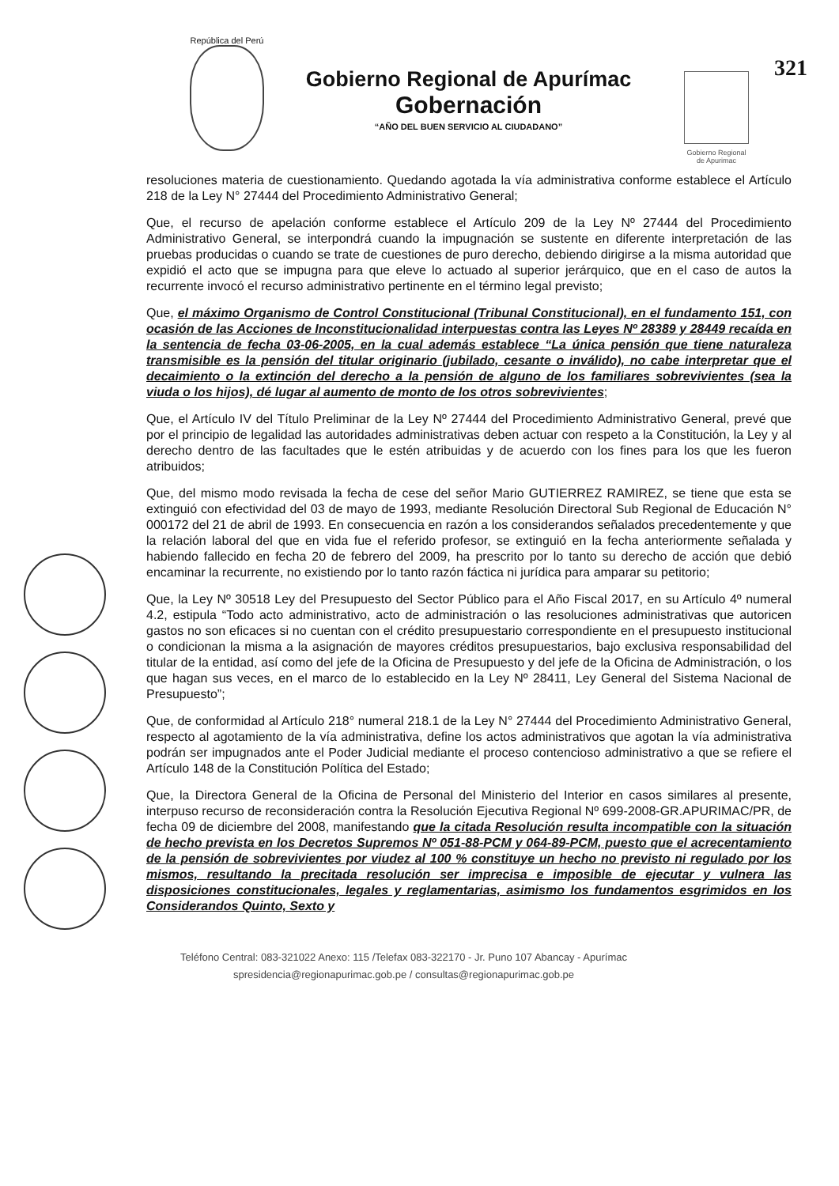República del Perú
Gobierno Regional de Apurímac
Gobernación
“AÑO DEL BUEN SERVICIO AL CIUDADANO”
Gobierno Regional
de Apurimac
321
resoluciones materia de cuestionamiento. Quedando agotada la vía administrativa conforme establece el Artículo 218 de la Ley N° 27444 del Procedimiento Administrativo General;
Que, el recurso de apelación conforme establece el Artículo 209 de la Ley Nº 27444 del Procedimiento Administrativo General, se interpondrá cuando la impugnación se sustente en diferente interpretación de las pruebas producidas o cuando se trate de cuestiones de puro derecho, debiendo dirigirse a la misma autoridad que expidió el acto que se impugna para que eleve lo actuado al superior jerárquico, que en el caso de autos la recurrente invocó el recurso administrativo pertinente en el término legal previsto;
Que, el máximo Organismo de Control Constitucional (Tribunal Constitucional), en el fundamento 151, con ocasión de las Acciones de Inconstitucionalidad interpuestas contra las Leyes Nº 28389 y 28449 recaída en la sentencia de fecha 03-06-2005, en la cual además establece “La única pensión que tiene naturaleza transmisible es la pensión del titular originario (jubilado, cesante o inválido), no cabe interpretar que el decaimiento o la extinción del derecho a la pensión de alguno de los familiares sobrevivientes (sea la viuda o los hijos), dé lugar al aumento de monto de los otros sobrevivientes;
Que, el Artículo IV del Título Preliminar de la Ley Nº 27444 del Procedimiento Administrativo General, prevé que por el principio de legalidad las autoridades administrativas deben actuar con respeto a la Constitución, la Ley y al derecho dentro de las facultades que le estén atribuidas y de acuerdo con los fines para los que les fueron atribuidos;
Que, del mismo modo revisada la fecha de cese del señor Mario GUTIERREZ RAMIREZ, se tiene que esta se extinguió con efectividad del 03 de mayo de 1993, mediante Resolución Directoral Sub Regional de Educación N° 000172 del 21 de abril de 1993. En consecuencia en razón a los considerandos señalados precedentemente y que la relación laboral del que en vida fue el referido profesor, se extinguió en la fecha anteriormente señalada y habiendo fallecido en fecha 20 de febrero del 2009, ha prescrito por lo tanto su derecho de acción que debió encaminar la recurrente, no existiendo por lo tanto razón fáctica ni jurídica para amparar su petitorio;
Que, la Ley Nº 30518 Ley del Presupuesto del Sector Público para el Año Fiscal 2017, en su Artículo 4º numeral 4.2, estipula “Todo acto administrativo, acto de administración o las resoluciones administrativas que autoricen gastos no son eficaces si no cuentan con el crédito presupuestario correspondiente en el presupuesto institucional o condicionan la misma a la asignación de mayores créditos presupuestarios, bajo exclusiva responsabilidad del titular de la entidad, así como del jefe de la Oficina de Presupuesto y del jefe de la Oficina de Administración, o los que hagan sus veces, en el marco de lo establecido en la Ley Nº 28411, Ley General del Sistema Nacional de Presupuesto”;
Que, de conformidad al Artículo 218° numeral 218.1 de la Ley N° 27444 del Procedimiento Administrativo General, respecto al agotamiento de la vía administrativa, define los actos administrativos que agotan la vía administrativa podrán ser impugnados ante el Poder Judicial mediante el proceso contencioso administrativo a que se refiere el Artículo 148 de la Constitución Política del Estado;
Que, la Directora General de la Oficina de Personal del Ministerio del Interior en casos similares al presente, interpuso recurso de reconsideración contra la Resolución Ejecutiva Regional Nº 699-2008-GR.APURIMAC/PR, de fecha 09 de diciembre del 2008, manifestando que la citada Resolución resulta incompatible con la situación de hecho prevista en los Decretos Supremos Nº 051-88-PCM y 064-89-PCM, puesto que el acrecentamiento de la pensión de sobrevivientes por viudez al 100 % constituye un hecho no previsto ni regulado por los mismos, resultando la precitada resolución ser imprecisa e imposible de ejecutar y vulnera las disposiciones constitucionales, legales y reglamentarias, asimismo los fundamentos esgrimidos en los Considerandos Quinto, Sexto y
Teléfono Central: 083-321022 Anexo: 115 /Telefax 083-322170 - Jr. Puno 107 Abancay - Apurímac
spresidencia@regionapurimac.gob.pe / consultas@regionapurimac.gob.pe